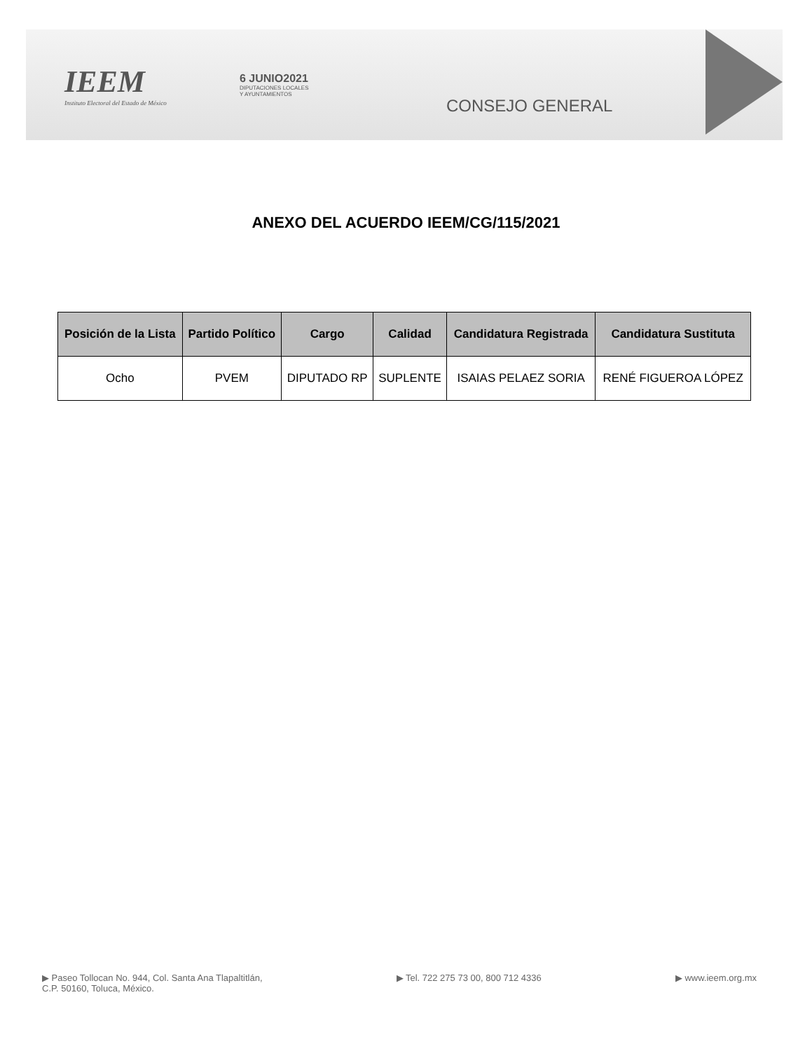IEEM
Instituto Electoral del Estado de México
6 JUNIO2021
DIPUTACIONES LOCALES
Y AYUNTAMIENTOS
CONSEJO GENERAL
ANEXO DEL ACUERDO IEEM/CG/115/2021
| Posición de la Lista | Partido Político | Cargo | Calidad | Candidatura Registrada | Candidatura Sustituta |
| --- | --- | --- | --- | --- | --- |
| Ocho | PVEM | DIPUTADO RP | SUPLENTE | ISAIAS PELAEZ SORIA | RENÉ FIGUEROA LÓPEZ |
▶ Paseo Tollocan No. 944, Col. Santa Ana Tlapaltitlán,
C.P. 50160, Toluca, México.
▶ Tel. 722 275 73 00, 800 712 4336
▶ www.ieem.org.mx